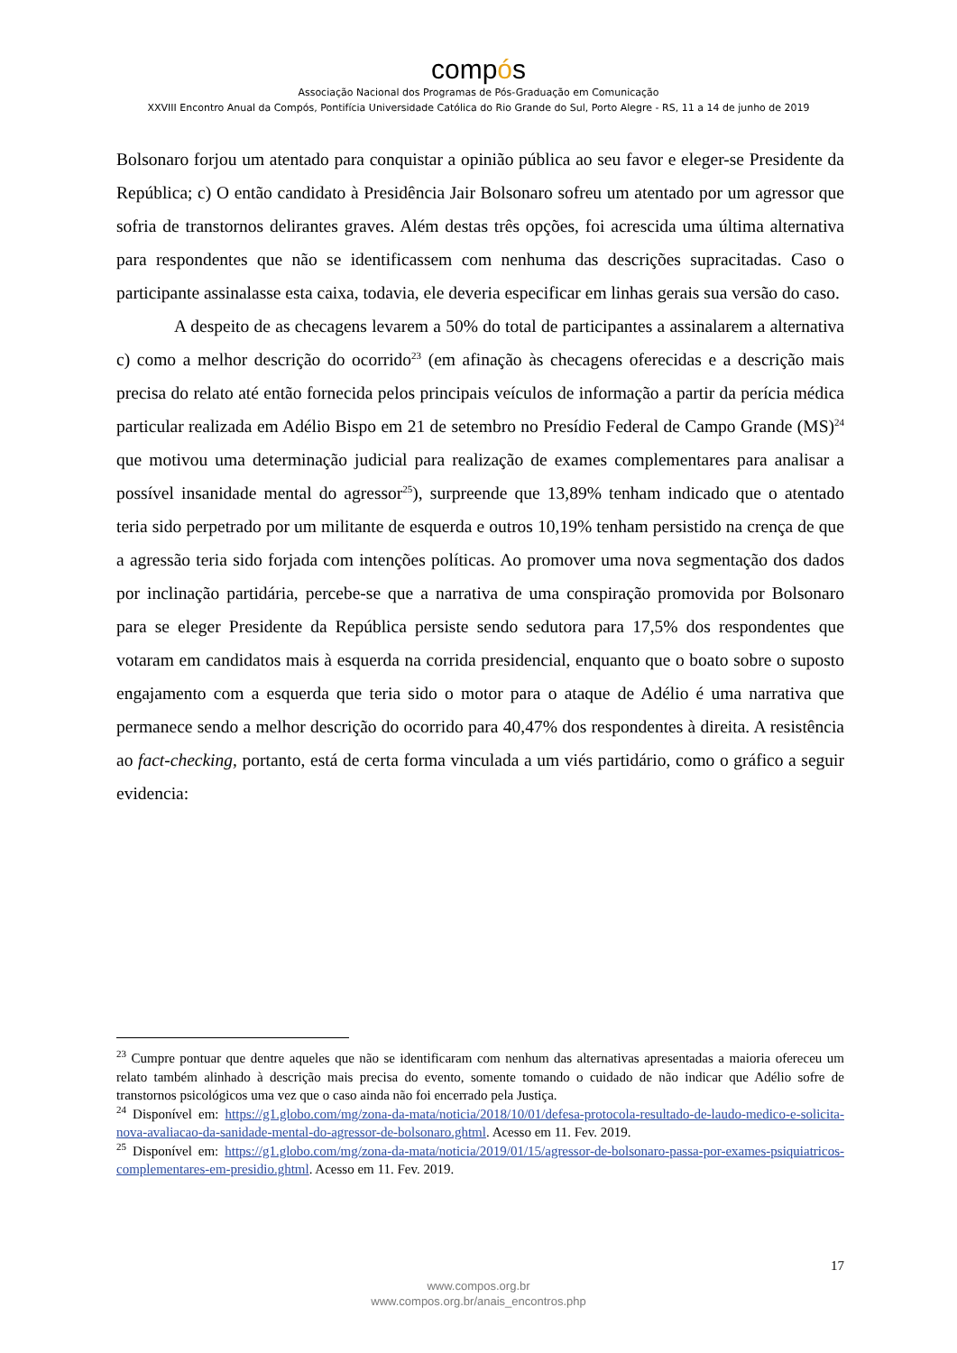compós
Associação Nacional dos Programas de Pós-Graduação em Comunicação
XXVIII Encontro Anual da Compós, Pontifícia Universidade Católica do Rio Grande do Sul, Porto Alegre - RS, 11 a 14 de junho de 2019
Bolsonaro forjou um atentado para conquistar a opinião pública ao seu favor e eleger-se Presidente da República; c) O então candidato à Presidência Jair Bolsonaro sofreu um atentado por um agressor que sofria de transtornos delirantes graves. Além destas três opções, foi acrescida uma última alternativa para respondentes que não se identificassem com nenhuma das descrições supracitadas. Caso o participante assinalasse esta caixa, todavia, ele deveria especificar em linhas gerais sua versão do caso.
A despeito de as checagens levarem a 50% do total de participantes a assinalarem a alternativa c) como a melhor descrição do ocorrido<sup>23</sup> (em afinação às checagens oferecidas e a descrição mais precisa do relato até então fornecida pelos principais veículos de informação a partir da perícia médica particular realizada em Adélio Bispo em 21 de setembro no Presídio Federal de Campo Grande (MS)<sup>24</sup> que motivou uma determinação judicial para realização de exames complementares para analisar a possível insanidade mental do agressor<sup>25</sup>), surpreende que 13,89% tenham indicado que o atentado teria sido perpetrado por um militante de esquerda e outros 10,19% tenham persistido na crença de que a agressão teria sido forjada com intenções políticas. Ao promover uma nova segmentação dos dados por inclinação partidária, percebe-se que a narrativa de uma conspiração promovida por Bolsonaro para se eleger Presidente da República persiste sendo sedutora para 17,5% dos respondentes que votaram em candidatos mais à esquerda na corrida presidencial, enquanto que o boato sobre o suposto engajamento com a esquerda que teria sido o motor para o ataque de Adélio é uma narrativa que permanece sendo a melhor descrição do ocorrido para 40,47% dos respondentes à direita. A resistência ao fact-checking, portanto, está de certa forma vinculada a um viés partidário, como o gráfico a seguir evidencia:
<sup>23</sup> Cumpre pontuar que dentre aqueles que não se identificaram com nenhum das alternativas apresentadas a maioria ofereceu um relato também alinhado à descrição mais precisa do evento, somente tomando o cuidado de não indicar que Adélio sofre de transtornos psicológicos uma vez que o caso ainda não foi encerrado pela Justiça.
<sup>24</sup> Disponível em: https://g1.globo.com/mg/zona-da-mata/noticia/2018/10/01/defesa-protocola-resultado-de-laudo-medico-e-solicita-nova-avaliacao-da-sanidade-mental-do-agressor-de-bolsonaro.ghtml. Acesso em 11. Fev. 2019.
<sup>25</sup> Disponível em: https://g1.globo.com/mg/zona-da-mata/noticia/2019/01/15/agressor-de-bolsonaro-passa-por-exames-psiquiatricos-complementares-em-presidio.ghtml. Acesso em 11. Fev. 2019.
17
www.compos.org.br
www.compos.org.br/anais_encontros.php